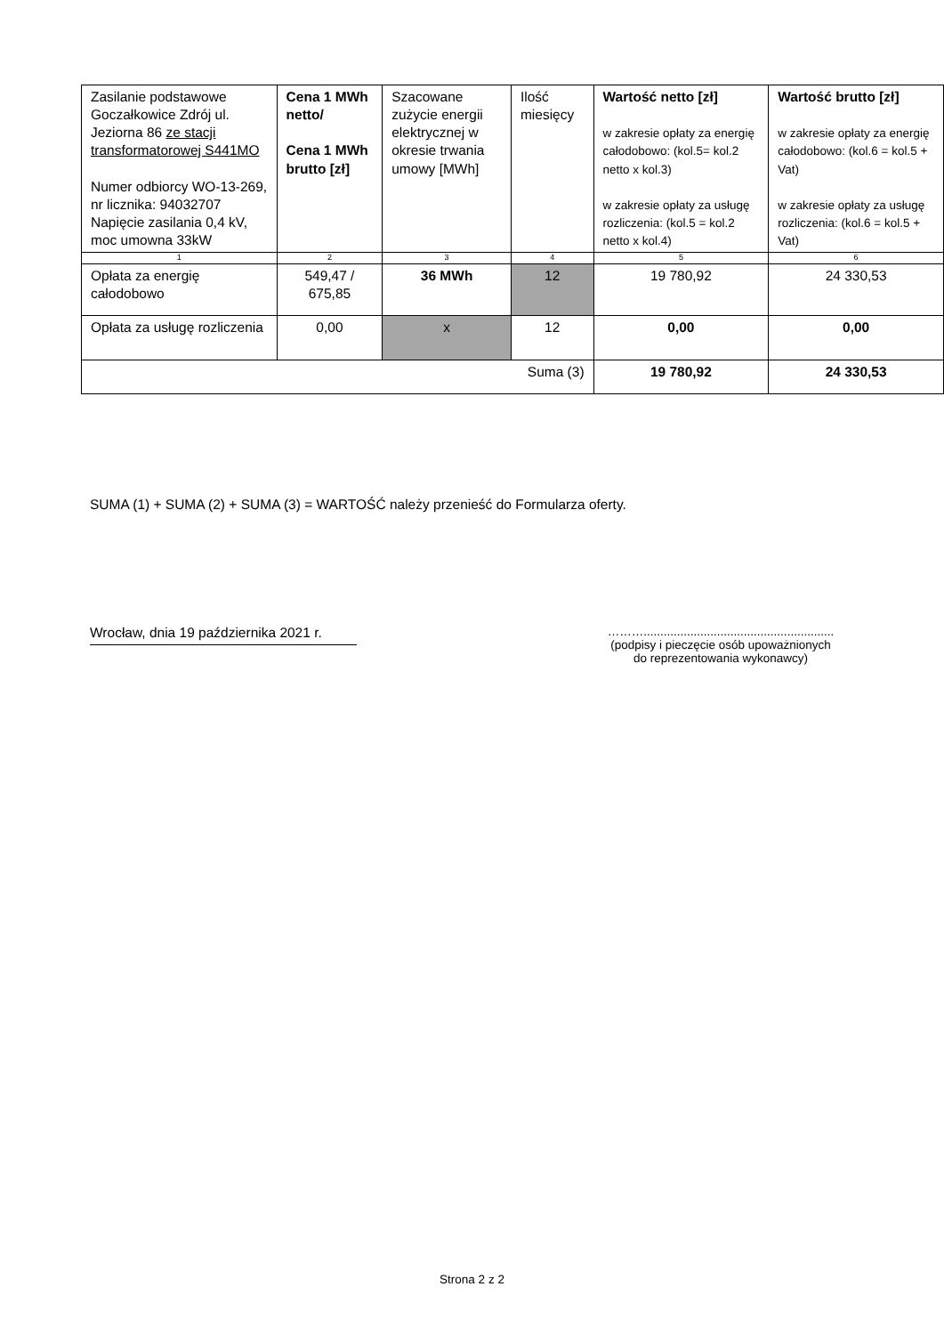| Zasilanie podstawowe Goczałkowice Zdrój ul. Jeziorna 86 ze stacji transformatorowej S441MO Numer odbiorcy WO-13-269, nr licznika: 94032707 Napięcie zasilania 0,4 kV, moc umowna 33kW | Cena 1 MWh netto/ Cena 1 MWh brutto [zł] | Szacowane zużycie energii elektrycznej w okresie trwania umowy [MWh] | Ilość miesięcy | Wartość netto [zł] w zakresie opłaty za energię całodobowo: (kol.5= kol.2 netto x kol.3) w zakresie opłaty za usługę rozliczenia: (kol.5 = kol.2 netto x kol.4) | Wartość brutto [zł] w zakresie opłaty za energię całodobowo: (kol.6 = kol.5 + Vat) w zakresie opłaty za usługę rozliczenia: (kol.6 = kol.5 + Vat) |
| --- | --- | --- | --- | --- | --- |
| 1 | 2 | 3 | 4 | 5 | 6 |
| Opłata za energię całodobowo | 549,47 / 675,85 | 36 MWh | 12 | 19 780,92 | 24 330,53 |
| Opłata za usługę rozliczenia | 0,00 | x | 12 | 0,00 | 0,00 |
| Suma (3) | | | | 19 780,92 | 24 330,53 |
SUMA (1) + SUMA (2) + SUMA (3) = WARTOŚĆ należy przenieść do Formularza oferty.
Wrocław, dnia 19 października 2021 r.
……….........................................................
(podpisy i pieczęcie osób upoważnionych
do reprezentowania wykonawcy)
Strona 2 z 2